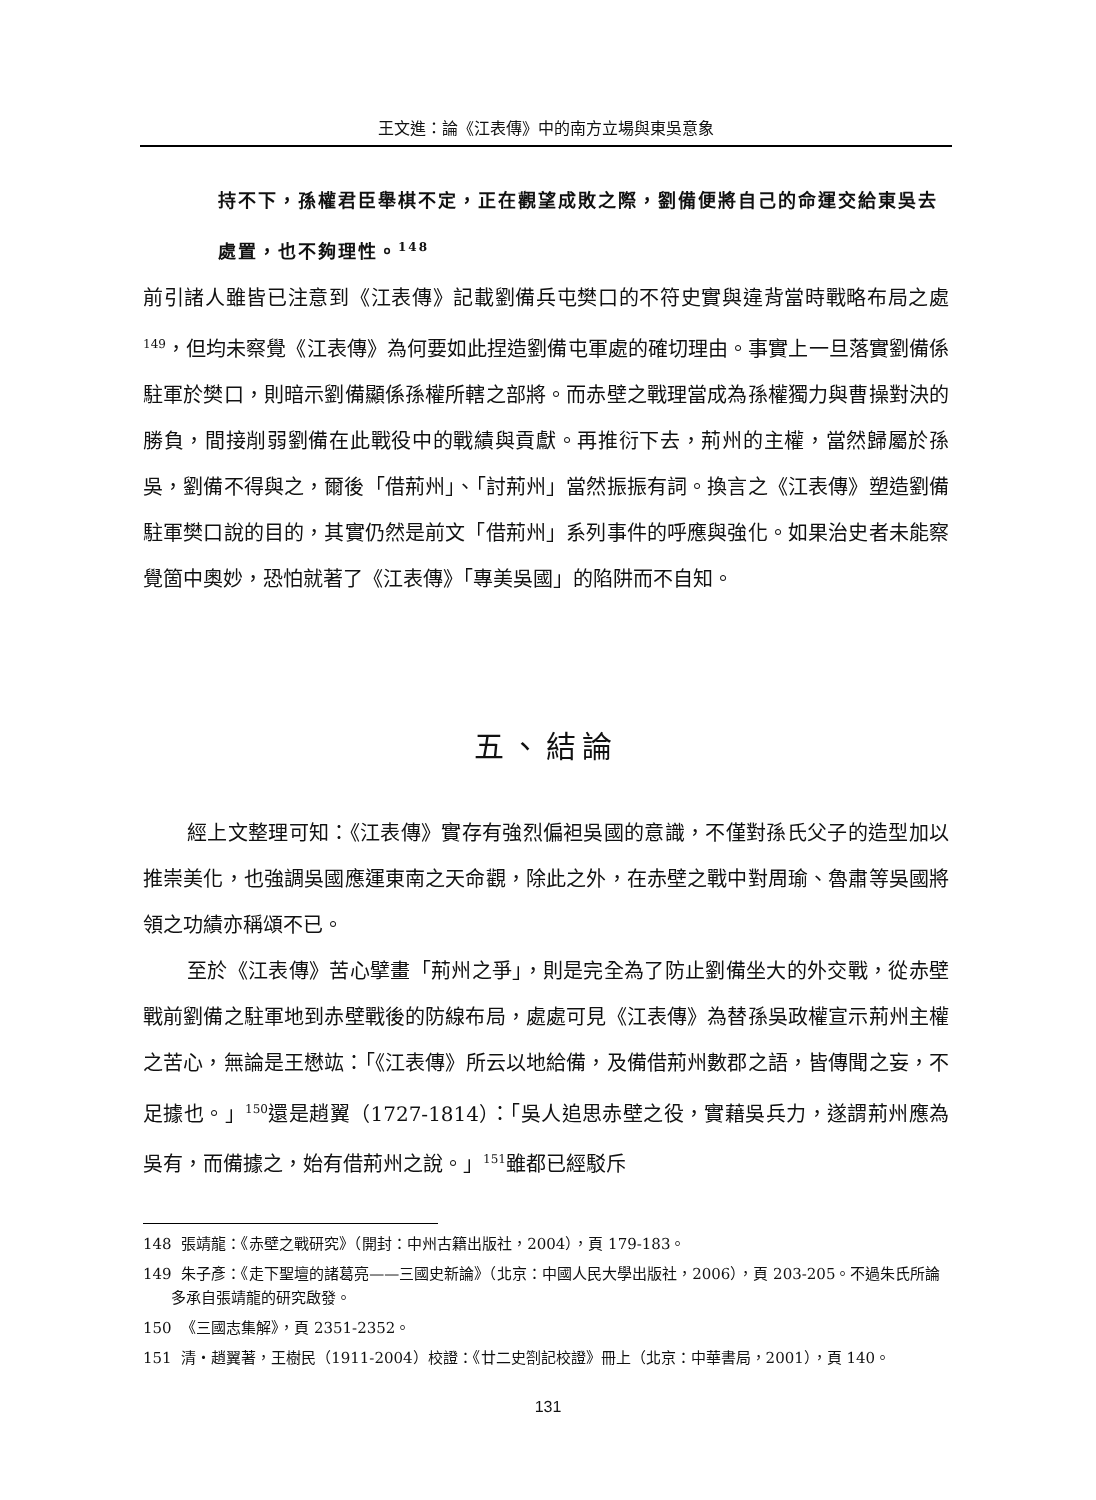王文進：論《江表傳》中的南方立場與東吳意象
持不下，孫權君臣舉棋不定，正在觀望成敗之際，劉備便將自己的命運交給東吳去處置，也不夠理性。<sup>148</sup>
前引諸人雖皆已注意到《江表傳》記載劉備兵屯樊口的不符史實與違背當時戰略布局之處<sup>149</sup>，但均未察覺《江表傳》為何要如此捏造劉備屯軍處的確切理由。事實上一旦落實劉備係駐軍於樊口，則暗示劉備顯係孫權所轄之部將。而赤壁之戰理當成為孫權獨力與曹操對決的勝負，間接削弱劉備在此戰役中的戰績與貢獻。再推衍下去，荊州的主權，當然歸屬於孫吳，劉備不得與之，爾後「借荊州」、「討荊州」當然振振有詞。換言之《江表傳》塑造劉備駐軍樊口說的目的，其實仍然是前文「借荊州」系列事件的呼應與強化。如果治史者未能察覺箇中奧妙，恐怕就著了《江表傳》「專美吳國」的陷阱而不自知。
五、結論
經上文整理可知：《江表傳》實存有強烈偏袒吳國的意識，不僅對孫氏父子的造型加以推崇美化，也強調吳國應運東南之天命觀，除此之外，在赤壁之戰中對周瑜、魯肅等吳國將領之功績亦稱頌不已。
至於《江表傳》苦心擘畫「荊州之爭」，則是完全為了防止劉備坐大的外交戰，從赤壁戰前劉備之駐軍地到赤壁戰後的防線布局，處處可見《江表傳》為替孫吳政權宣示荊州主權之苦心，無論是王懋竑：「《江表傳》所云以地給備，及備借荊州數郡之語，皆傳聞之妄，不足據也。」<sup>150</sup>還是趙翼（1727-1814）：「吳人追思赤壁之役，實藉吳兵力，遂謂荊州應為吳有，而備據之，始有借荊州之說。」<sup>151</sup>雖都已經駁斥
148 張靖龍：《赤壁之戰研究》（開封：中州古籍出版社，2004），頁 179-183。
149 朱子彥：《走下聖壇的諸葛亮——三國史新論》（北京：中國人民大學出版社，2006），頁 203-205。不過朱氏所論多承自張靖龍的研究啟發。
150 《三國志集解》，頁 2351-2352。
151 清・趙翼著，王樹民（1911-2004）校證：《廿二史劄記校證》冊上（北京：中華書局，2001），頁 140。
131